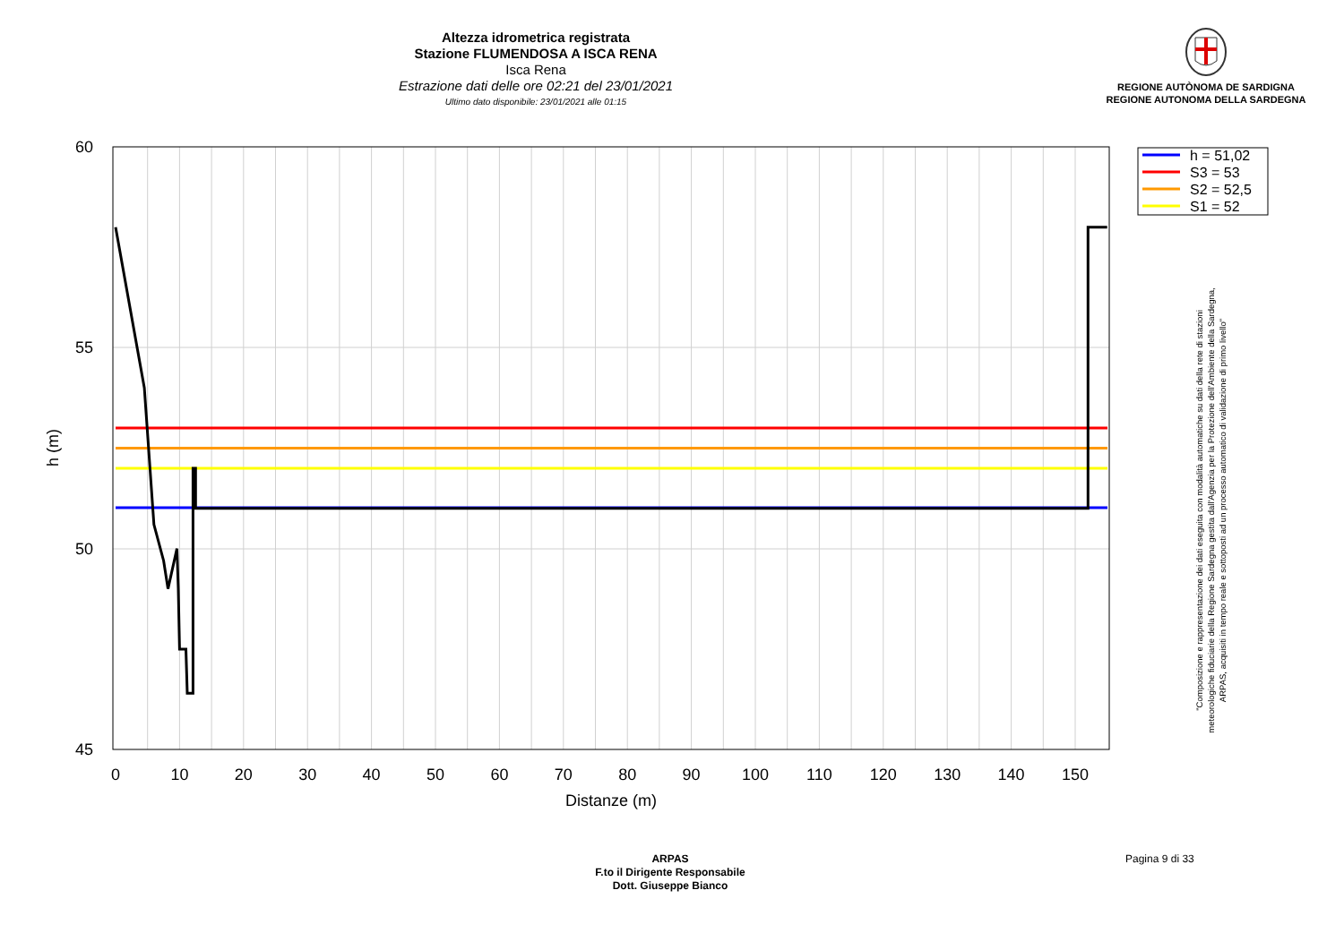Altezza idrometrica registrata
Stazione FLUMENDOSA A ISCA RENA
Isca Rena
Estrazione dati delle ore 02:21 del 23/01/2021
Ultimo dato disponibile: 23/01/2021 alle 01:15
REGIONE AUTÒNOMA DE SARDIGNA
REGIONE AUTONOMA DELLA SARDEGNA
60
55
50
45
0
10
20
30
40
50
60
70
80
90
100
110
120
130
140
150
Distanze (m)
h (m)
h = 51,02
S3 = 53
S2 = 52,5
S1 = 52
"Composizione e rappresentazione dei dati eseguita con modalità automatiche su dati della rete di stazioni
meteorologiche fiduciarie della Regione Sardegna gestita dall'Agenzia per la Protezione dell'Ambiente della Sardegna,
ARPAS, acquisiti in tempo reale e sottoposti ad un processo automatico di validazione di primo livello"
ARPAS
F.to il Dirigente Responsabile
Dott. Giuseppe Bianco
Pagina 9 di 33